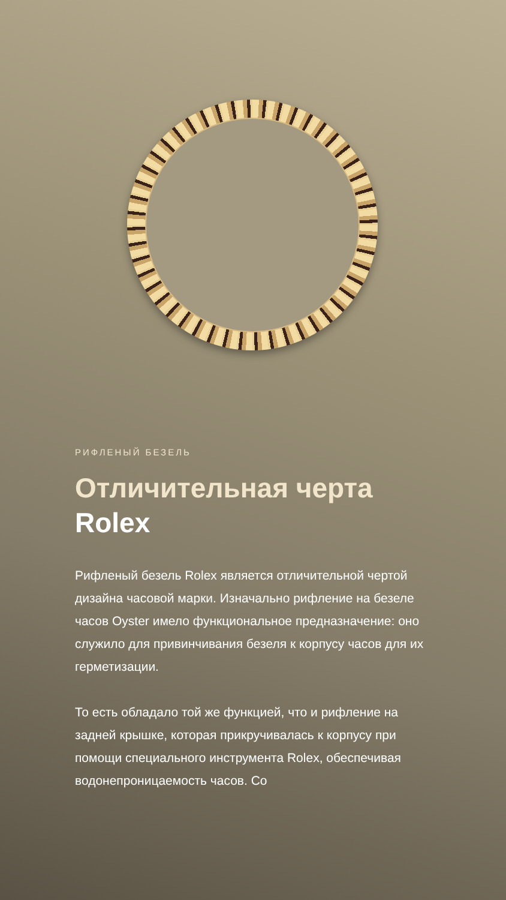РИФЛЕНЫЙ БЕЗЕЛЬ
Отличительная черта Rolex
Рифленый безель Rolex является отличительной чертой дизайна часовой марки. Изначально рифление на безеле часов Oyster имело функциональное предназначение: оно служило для привинчивания безеля к корпусу часов для их герметизации.
То есть обладало той же функцией, что и рифление на задней крышке, которая прикручивалась к корпусу при помощи специального инструмента Rolex, обеспечивая водонепроницаемость часов. Со